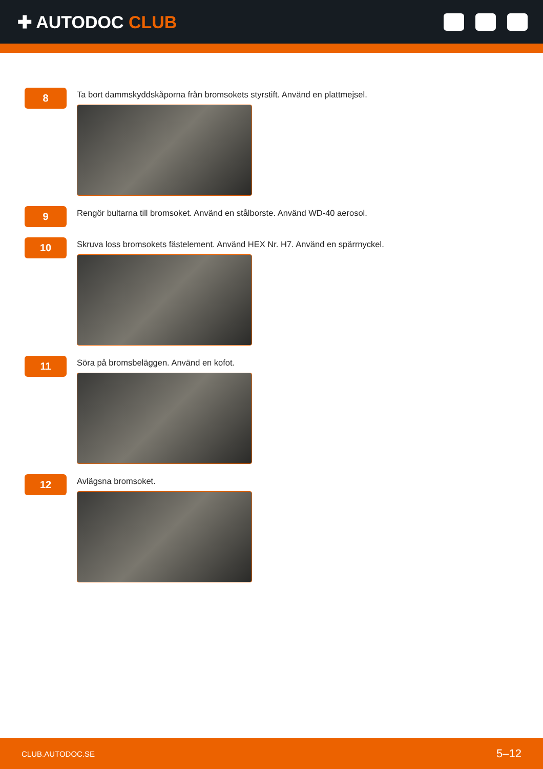✚ AUTODOC CLUB
8
Ta bort dammskyddskåporna från bromsokets styrstift. Använd en plattmejsel.
9
Rengör bultarna till bromsoket. Använd en stålborste. Använd WD-40 aerosol.
10
Skruva loss bromsokets fästelement. Använd HEX Nr. H7. Använd en spärrnyckel.
11
Söra på bromsbeläggen. Använd en kofot.
12
Avlägsna bromsoket.
CLUB.AUTODOC.SE 5–12